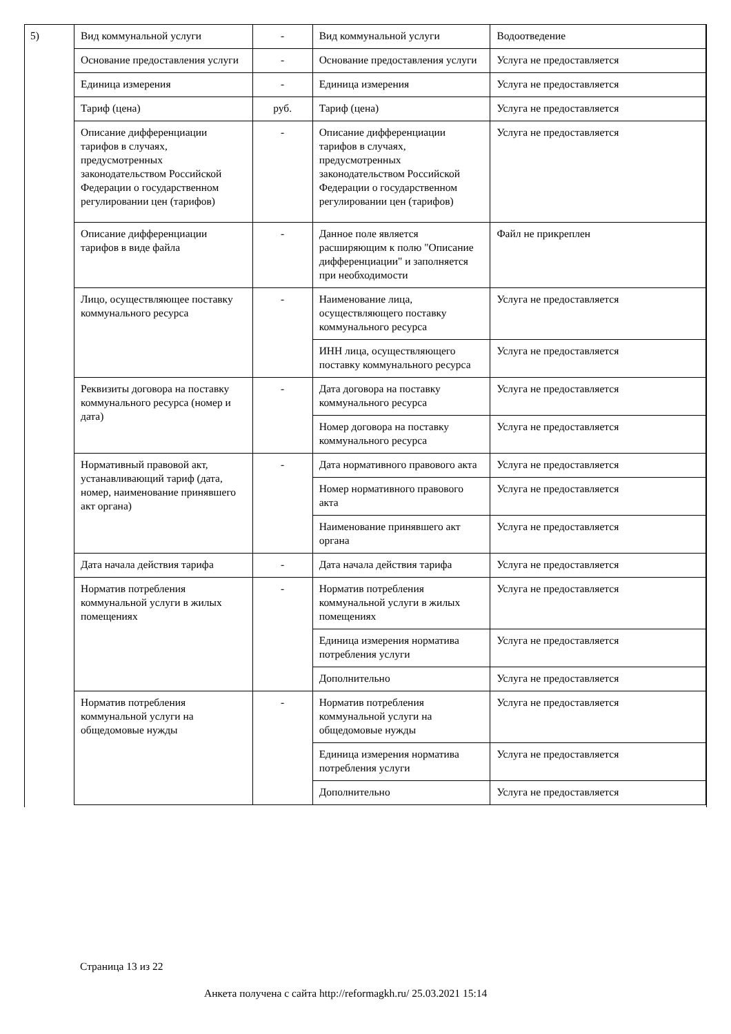5)
| Вид коммунальной услуги | - | Вид коммунальной услуги | Водоотведение |
| Основание предоставления услуги | - | Основание предоставления услуги | Услуга не предоставляется |
| Единица измерения | - | Единица измерения | Услуга не предоставляется |
| Тариф (цена) | руб. | Тариф (цена) | Услуга не предоставляется |
| Описание дифференциации тарифов в случаях, предусмотренных законодательством Российской Федерации о государственном регулировании цен (тарифов) | - | Описание дифференциации тарифов в случаях, предусмотренных законодательством Российской Федерации о государственном регулировании цен (тарифов) | Услуга не предоставляется |
| Описание дифференциации тарифов в виде файла | - | Данное поле является расширяющим к полю "Описание дифференциации" и заполняется при необходимости | Файл не прикреплен |
| Лицо, осуществляющее поставку коммунального ресурса | - | Наименование лица, осуществляющего поставку коммунального ресурса | Услуга не предоставляется |
| | | ИНН лица, осуществляющего поставку коммунального ресурса | Услуга не предоставляется |
| Реквизиты договора на поставку коммунального ресурса (номер и дата) | - | Дата договора на поставку коммунального ресурса | Услуга не предоставляется |
| | | Номер договора на поставку коммунального ресурса | Услуга не предоставляется |
| Нормативный правовой акт, устанавливающий тариф (дата, номер, наименование принявшего акт органа) | - | Дата нормативного правового акта | Услуга не предоставляется |
| | | Номер нормативного правового акта | Услуга не предоставляется |
| | | Наименование принявшего акт органа | Услуга не предоставляется |
| Дата начала действия тарифа | - | Дата начала действия тарифа | Услуга не предоставляется |
| Норматив потребления коммунальной услуги в жилых помещениях | - | Норматив потребления коммунальной услуги в жилых помещениях | Услуга не предоставляется |
| | | Единица измерения норматива потребления услуги | Услуга не предоставляется |
| | | Дополнительно | Услуга не предоставляется |
| Норматив потребления коммунальной услуги на общедомовые нужды | - | Норматив потребления коммунальной услуги на общедомовые нужды | Услуга не предоставляется |
| | | Единица измерения норматива потребления услуги | Услуга не предоставляется |
| | | Дополнительно | Услуга не предоставляется |
Страница 13 из 22
Анкета получена с сайта http://reformagkh.ru/ 25.03.2021 15:14